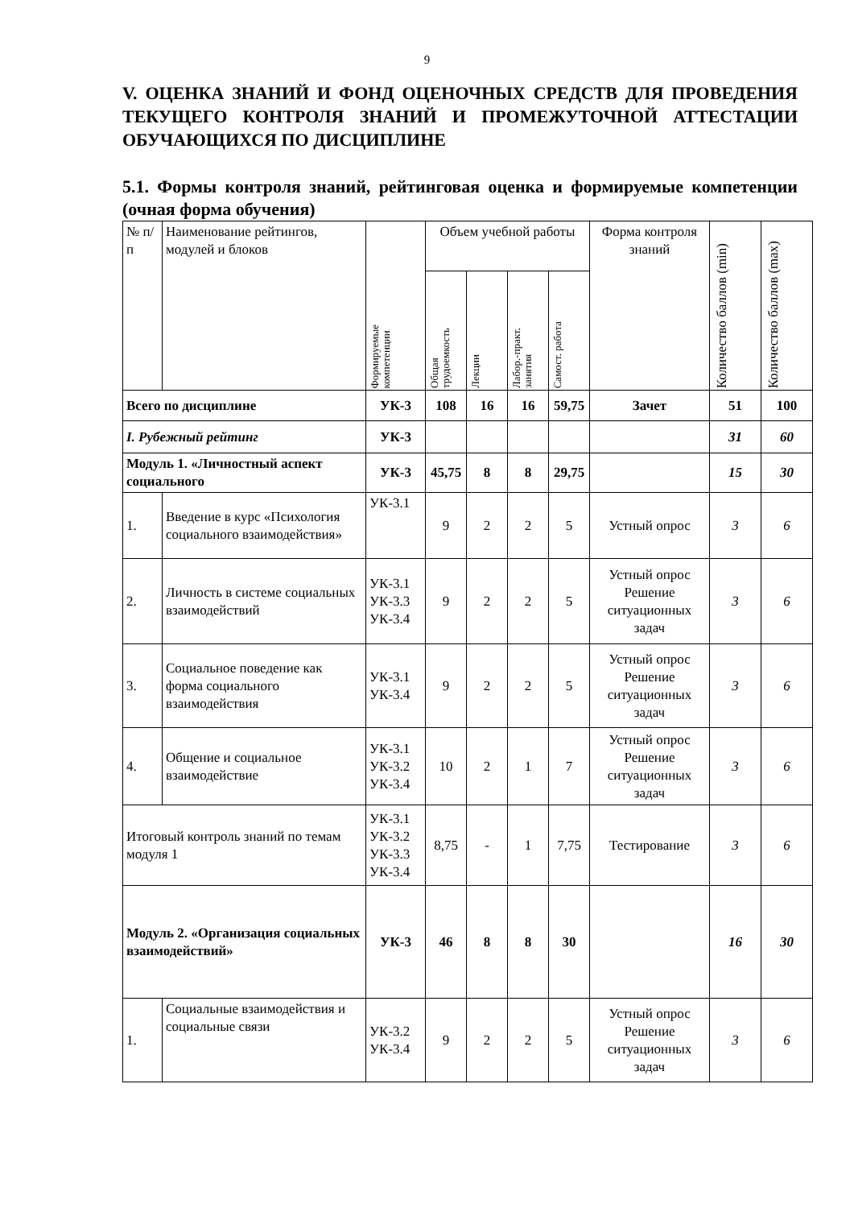9
V. ОЦЕНКА ЗНАНИЙ И ФОНД ОЦЕНОЧНЫХ СРЕДСТВ ДЛЯ ПРОВЕДЕНИЯ ТЕКУЩЕГО КОНТРОЛЯ ЗНАНИЙ И ПРОМЕЖУТОЧНОЙ АТТЕСТАЦИИ ОБУЧАЮЩИХСЯ ПО ДИСЦИПЛИНЕ
5.1. Формы контроля знаний, рейтинговая оценка и формируемые компетенции (очная форма обучения)
| № п/п | Наименование рейтингов, модулей и блоков | Формируемые компетенции | Объем учебной работы | | | | Форма контроля знаний | Количество баллов (min) | Количество баллов (max) |
| --- | --- | --- | --- | --- | --- | --- | --- | --- | --- |
| | | | Общая трудоемкость | Лекции | Лабор.-практ. занятия | Самост. работа | | | |
| Всего по дисциплине | | УК-3 | 108 | 16 | 16 | 59,75 | Зачет | 51 | 100 |
| I. Рубежный рейтинг | | УК-3 | | | | | | 31 | 60 |
| Модуль 1. «Личностный аспект социального | | УК-3 | 45,75 | 8 | 8 | 29,75 | | 15 | 30 |
| 1. | Введение в курс «Психология социального взаимодействия» | УК-3.1 | 9 | 2 | 2 | 5 | Устный опрос | 3 | 6 |
| 2. | Личность в системе социальных взаимодействий | УК-3.1 УК-3.3 УК-3.4 | 9 | 2 | 2 | 5 | Устный опрос Решение ситуационных задач | 3 | 6 |
| 3. | Социальное поведение как форма социального взаимодействия | УК-3.1 УК-3.4 | 9 | 2 | 2 | 5 | Устный опрос Решение ситуационных задач | 3 | 6 |
| 4. | Общение и социальное взаимодействие | УК-3.1 УК-3.2 УК-3.4 | 10 | 2 | 1 | 7 | Устный опрос Решение ситуационных задач | 3 | 6 |
| Итоговый контроль знаний по темам модуля 1 | | УК-3.1 УК-3.2 УК-3.3 УК-3.4 | 8,75 | - | 1 | 7,75 | Тестирование | 3 | 6 |
| Модуль 2. «Организация социальных взаимодействий» | | УК-3 | 46 | 8 | 8 | 30 | | 16 | 30 |
| 1. | Социальные взаимодействия и социальные связи | УК-3.2 УК-3.4 | 9 | 2 | 2 | 5 | Устный опрос Решение ситуационных задач | 3 | 6 |